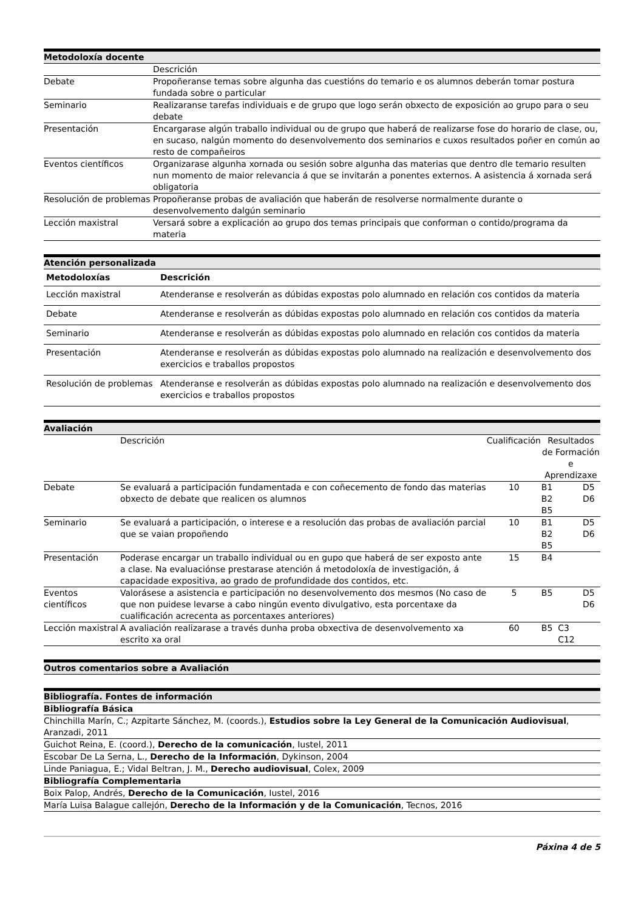| Metodoloxía docente | |
| | Descrición |
| Debate | Propoñeranse temas sobre algunha das cuestións do temario e os alumnos deberán tomar postura fundada sobre o particular |
| Seminario | Realizaranse tarefas individuais e de grupo que logo serán obxecto de exposición ao grupo para o seu debate |
| Presentación | Encargarase algún traballo individual ou de grupo que haberá de realizarse fose do horario de clase, ou, en sucaso, nalgún momento do desenvolvemento dos seminarios e cuxos resultados poñer en común ao resto de compañeiros |
| Eventos científicos | Organizarase algunha xornada ou sesión sobre algunha das materias que dentro dle temario resulten nun momento de maior relevancia á que se invitarán a ponentes externos. A asistencia á xornada será obligatoria |
| Resolución de problemas | Propoñeranse probas de avaliación que haberán de resolverse normalmente durante o desenvolvemento dalgún seminario |
| Lección maxistral | Versará sobre a explicación ao grupo dos temas principais que conforman o contido/programa da materia |
| Atención personalizada | |
| Metodoloxías | Descrición |
| Lección maxistral | Atenderanse e resolverán as dúbidas expostas polo alumnado en relación cos contidos da materia |
| Debate | Atenderanse e resolverán as dúbidas expostas polo alumnado en relación cos contidos da materia |
| Seminario | Atenderanse e resolverán as dúbidas expostas polo alumnado en relación cos contidos da materia |
| Presentación | Atenderanse e resolverán as dúbidas expostas polo alumnado na realización e desenvolvemento dos exercicios e traballos propostos |
| Resolución de problemas | Atenderanse e resolverán as dúbidas expostas polo alumnado na realización e desenvolvemento dos exercicios e traballos propostos |
| Avaliación | | | | | |
| | Descrición | Cualificación | Resultados de Formación e Aprendizaxe | | |
| Debate | Se evaluará a participación fundamentada e con coñecemento de fondo das materias obxecto de debate que realicen os alumnos | 10 | B1 B2 B5 | | D5 D6 |
| Seminario | Se evaluará a participación, o interese e a resolución das probas de avaliación parcial que se vaian propoñendo | 10 | B1 B2 B5 | | D5 D6 |
| Presentación | Poderase encargar un traballo individual ou en gupo que haberá de ser exposto ante a clase. Na evaluaciónse prestarase atención á metodoloxía de investigación, á capacidade expositiva, ao grado de profundidade dos contidos, etc. | 15 | B4 | | |
| Eventos científicos | Valorásese a asistencia e participación no desenvolvemento dos mesmos (No caso de que non puidese levarse a cabo ningún evento divulgativo, esta porcentaxe da cualificación acrecenta as porcentaxes anteriores) | 5 | B5 | | D5 D6 |
| Lección maxistral | A avaliación realizarase a través dunha proba obxectiva de desenvolvemento xa escrito xa oral | 60 | B5 | C3 C12 | |
| Outros comentarios sobre a Avaliación |
| Bibliografía. Fontes de información |
| Bibliografía Básica |
| Chinchilla Marín, C.; Azpitarte Sánchez, M. (coords.), Estudios sobre la Ley General de la Comunicación Audiovisual , Aranzadi, 2011 |
| Guichot Reina, E. (coord.), Derecho de la comunicación , Iustel, 2011 |
| Escobar De La Serna, L., Derecho de la Información , Dykinson, 2004 |
| Linde Paniagua, E.; Vidal Beltran, J. M., Derecho audiovisual , Colex, 2009 |
| Bibliografía Complementaria |
| Boix Palop, Andrés, Derecho de la Comunicación , Iustel, 2016 |
| María Luisa Balague callejón, Derecho de la Información y de la Comunicación , Tecnos, 2016 |
Páxina 4 de 5